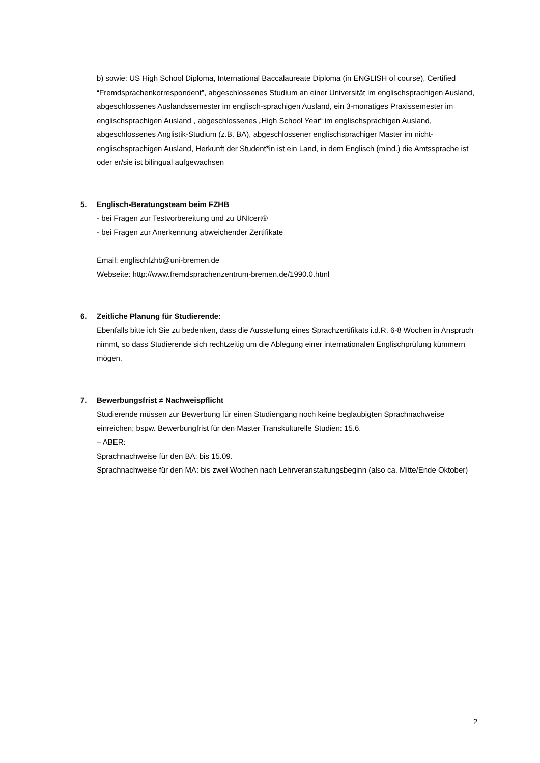b) sowie: US High School Diploma, International Baccalaureate Diploma (in ENGLISH of course), Certified “Fremdsprachenkorrespondent”, abgeschlossenes Studium an einer Universität im englischsprachigen Ausland, abgeschlossenes Auslandssemester im englisch-sprachigen Ausland, ein 3-monatiges Praxissemester im englischsprachigen Ausland , abgeschlossenes „High School Year“ im englischsprachigen Ausland, abgeschlossenes Anglistik-Studium (z.B. BA), abgeschlossener englischsprachiger Master im nicht-englischsprachigen Ausland, Herkunft der Student*in ist ein Land, in dem Englisch (mind.) die Amtssprache ist oder er/sie ist bilingual aufgewachsen
5. Englisch-Beratungsteam beim FZHB
- bei Fragen zur Testvorbereitung und zu UNIcert®
- bei Fragen zur Anerkennung abweichender Zertifikate
Email: englischfzhb@uni-bremen.de
Webseite: http://www.fremdsprachenzentrum-bremen.de/1990.0.html
6. Zeitliche Planung für Studierende:
Ebenfalls bitte ich Sie zu bedenken, dass die Ausstellung eines Sprachzertifikats i.d.R. 6-8 Wochen in Anspruch nimmt, so dass Studierende sich rechtzeitig um die Ablegung einer internationalen Englischprüfung kümmern mögen.
7. Bewerbungsfrist ≠ Nachweispflicht
Studierende müssen zur Bewerbung für einen Studiengang noch keine beglaubigten Sprachnachweise einreichen; bspw. Bewerbungfrist für den Master Transkulturelle Studien: 15.6.
– ABER:
Sprachnachweise für den BA: bis 15.09.
Sprachnachweise für den MA: bis zwei Wochen nach Lehrveranstaltungsbeginn (also ca. Mitte/Ende Oktober)
2